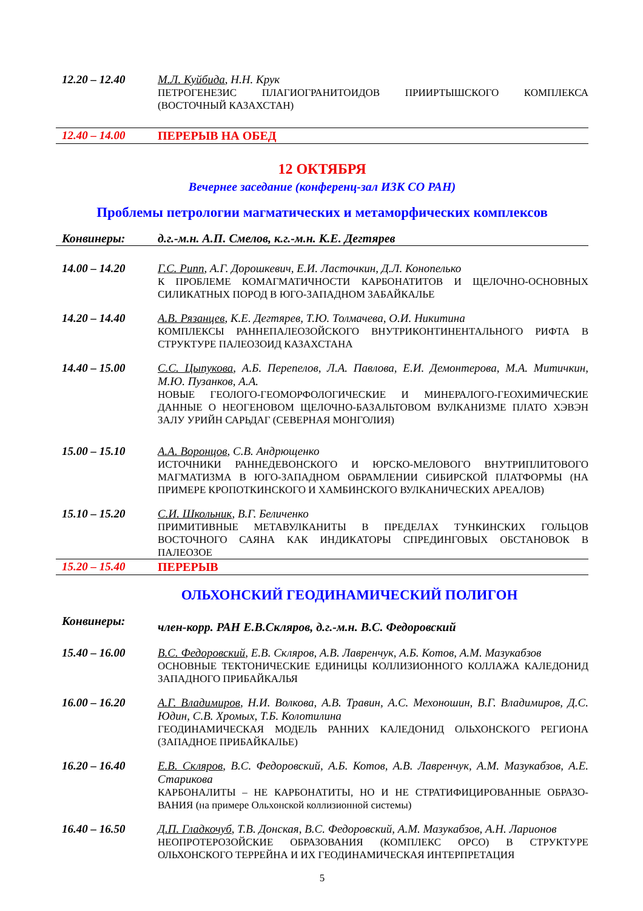12.20 – 12.40 М.Л. Куйбида, Н.Н. Крук
ПЕТРОГЕНЕЗИС ПЛАГИОГРАНИТОИДОВ ПРИИРТЫШСКОГО КОМПЛЕКСА (ВОСТОЧНЫЙ КАЗАХСТАН)
12.40 – 14.00 ПЕРЕРЫВ НА ОБЕД
12 ОКТЯБРЯ
Вечернее заседание (конференц-зал ИЗК СО РАН)
Проблемы петрологии магматических и метаморфических комплексов
Конвинеры: д.г.-м.н. А.П. Смелов, к.г.-м.н. К.Е. Дегтярев
14.00 – 14.20 Г.С. Рипп, А.Г. Дорошкевич, Е.И. Ласточкин, Д.Л. Конопелько
К ПРОБЛЕМЕ КОМАГМАТИЧНОСТИ КАРБОНАТИТОВ И ЩЕЛОЧНО-ОСНОВНЫХ СИЛИКАТНЫХ ПОРОД В ЮГО-ЗАПАДНОМ ЗАБАЙКАЛЬЕ
14.20 – 14.40 А.В. Рязанцев, К.Е. Дегтярев, Т.Ю. Толмачева, О.И. Никитина
КОМПЛЕКСЫ РАННЕПАЛЕОЗОЙСКОГО ВНУТРИКОНТИНЕНТАЛЬНОГО РИФТА В СТРУКТУРЕ ПАЛЕОЗОИД КАЗАХСТАНА
14.40 – 15.00 С.С. Цыпукова, А.Б. Перепелов, Л.А. Павлова, Е.И. Демонтерова, М.А. Митичкин, М.Ю. Пузанков, А.А.
НОВЫЕ ГЕОЛОГО-ГЕОМОРФОЛОГИЧЕСКИЕ И МИНЕРАЛОГО-ГЕОХИМИЧЕСКИЕ ДАННЫЕ О НЕОГЕНОВОМ ЩЕЛОЧНО-БАЗАЛЬТОВОМ ВУЛКАНИЗМЕ ПЛАТО ХЭВЭН ЗАЛУ УРИЙН САРЬДАГ (СЕВЕРНАЯ МОНГОЛИЯ)
15.00 – 15.10 А.А. Воронцов, С.В. Андрющенко
ИСТОЧНИКИ РАННЕДЕВОНСКОГО И ЮРСКО-МЕЛОВОГО ВНУТРИПЛИТОВОГО МАГМАТИЗМА В ЮГО-ЗАПАДНОМ ОБРАМЛЕНИИ СИБИРСКОЙ ПЛАТФОРМЫ (НА ПРИМЕРЕ КРОПОТКИНСКОГО И ХАМБИНСКОГО ВУЛКАНИЧЕСКИХ АРЕАЛОВ)
15.10 – 15.20 С.И. Школьник, В.Г. Беличенко
ПРИМИТИВНЫЕ МЕТАВУЛКАНИТЫ В ПРЕДЕЛАХ ТУНКИНСКИХ ГОЛЬЦОВ ВОСТОЧНОГО САЯНА КАК ИНДИКАТОРЫ СПРЕДИНГОВЫХ ОБСТАНОВОК В ПАЛЕОЗОЕ
15.20 – 15.40 ПЕРЕРЫВ
ОЛЬХОНСКИЙ ГЕОДИНАМИЧЕСКИЙ ПОЛИГОН
Конвинеры:
член-корр. РАН Е.В.Скляров, д.г.-м.н. В.С. Федоровский
15.40 – 16.00 В.С. Федоровский, Е.В. Скляров, А.В. Лавренчук, А.Б. Котов, А.М. Мазукабзов
ОСНОВНЫЕ ТЕКТОНИЧЕСКИЕ ЕДИНИЦЫ КОЛЛИЗИОННОГО КОЛЛАЖА КАЛЕДОНИД ЗАПАДНОГО ПРИБАЙКАЛЬЯ
16.00 – 16.20 А.Г. Владимиров, Н.И. Волкова, А.В. Травин, А.С. Мехоношин, В.Г. Владимиров, Д.С. Юдин, С.В. Хромых, Т.Б. Колотилина
ГЕОДИНАМИЧЕСКАЯ МОДЕЛЬ РАННИХ КАЛЕДОНИД ОЛЬХОНСКОГО РЕГИОНА (ЗАПАДНОЕ ПРИБАЙКАЛЬЕ)
16.20 – 16.40 Е.В. Скляров, В.С. Федоровский, А.Б. Котов, А.В. Лавренчук, А.М. Мазукабзов, А.Е. Старикова
КАРБОНАЛИТЫ – НЕ КАРБОНАТИТЫ, НО И НЕ СТРАТИФИЦИРОВАННЫЕ ОБРАЗО-ВАНИЯ (на примере Ольхонской коллизионной системы)
16.40 – 16.50 Д.П. Гладкочуб, Т.В. Донская, В.С. Федоровский, А.М. Мазукабзов, А.Н. Ларионов
НЕОПРОТЕРОЗОЙСКИЕ ОБРАЗОВАНИЯ (КОМПЛЕКС ОРСО) В СТРУКТУРЕ ОЛЬХОНСКОГО ТЕРРЕЙНА И ИХ ГЕОДИНАМИЧЕСКАЯ ИНТЕРПРЕТАЦИЯ
5